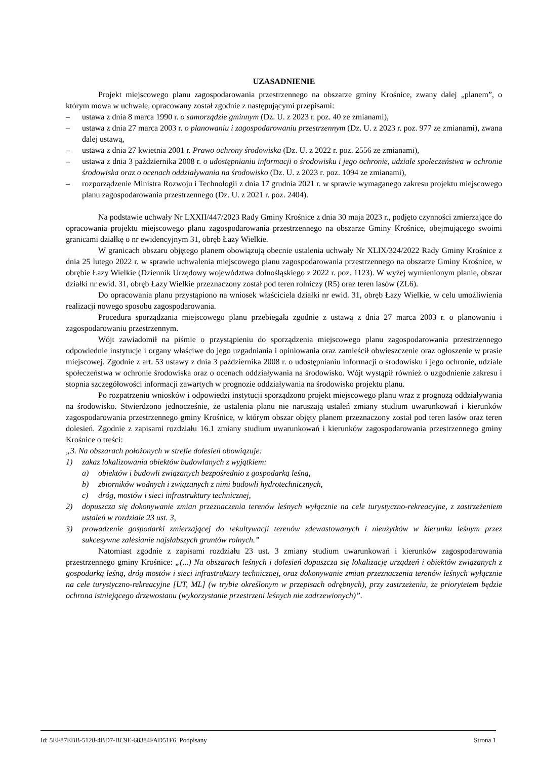UZASADNIENIE
Projekt miejscowego planu zagospodarowania przestrzennego na obszarze gminy Krośnice, zwany dalej „planem”, o którym mowa w uchwale, opracowany został zgodnie z następującymi przepisami:
– ustawa z dnia 8 marca 1990 r. o samorządzie gminnym (Dz. U. z 2023 r. poz. 40 ze zmianami),
– ustawa z dnia 27 marca 2003 r. o planowaniu i zagospodarowaniu przestrzennym (Dz. U. z 2023 r. poz. 977 ze zmianami), zwana dalej ustawą,
– ustawa z dnia 27 kwietnia 2001 r. Prawo ochrony środowiska (Dz. U. z 2022 r. poz. 2556 ze zmianami),
– ustawa z dnia 3 października 2008 r. o udostępnianiu informacji o środowisku i jego ochronie, udziale społeczeństwa w ochronie środowiska oraz o ocenach oddziaływania na środowisko (Dz. U. z 2023 r. poz. 1094 ze zmianami),
– rozporządzenie Ministra Rozwoju i Technologii z dnia 17 grudnia 2021 r. w sprawie wymaganego zakresu projektu miejscowego planu zagospodarowania przestrzennego (Dz. U. z 2021 r. poz. 2404).
Na podstawie uchwały Nr LXXII/447/2023 Rady Gminy Krośnice z dnia 30 maja 2023 r., podjęto czynności zmierzające do opracowania projektu miejscowego planu zagospodarowania przestrzennego na obszarze Gminy Krośnice, obejmującego swoimi granicami działkę o nr ewidencyjnym 31, obręb Łazy Wielkie.
W granicach obszaru objętego planem obowiązują obecnie ustalenia uchwały Nr XLIX/324/2022 Rady Gminy Krośnice z dnia 25 lutego 2022 r. w sprawie uchwalenia miejscowego planu zagospodarowania przestrzennego na obszarze Gminy Krośnice, w obrębie Łazy Wielkie (Dziennik Urzędowy województwa dolnośląskiego z 2022 r. poz. 1123). W wyżej wymienionym planie, obszar działki nr ewid. 31, obręb Łazy Wielkie przeznaczony został pod teren rolniczy (R5) oraz teren lasów (ZL6).
Do opracowania planu przystąpiono na wniosek właściciela działki nr ewid. 31, obręb Łazy Wielkie, w celu umożliwienia realizacji nowego sposobu zagospodarowania.
Procedura sporządzania miejscowego planu przebiegała zgodnie z ustawą z dnia 27 marca 2003 r. o planowaniu i zagospodarowaniu przestrzennym.
Wójt zawiadomił na piśmie o przystąpieniu do sporządzenia miejscowego planu zagospodarowania przestrzennego odpowiednie instytucje i organy właściwe do jego uzgadniania i opiniowania oraz zamieścił obwieszczenie oraz ogłoszenie w prasie miejscowej. Zgodnie z art. 53 ustawy z dnia 3 października 2008 r. o udostępnianiu informacji o środowisku i jego ochronie, udziale społeczeństwa w ochronie środowiska oraz o ocenach oddziaływania na środowisko. Wójt wystąpił również o uzgodnienie zakresu i stopnia szczegółowości informacji zawartych w prognozie oddziaływania na środowisko projektu planu.
Po rozpatrzeniu wniosków i odpowiedzi instytucji sporządzono projekt miejscowego planu wraz z prognozą oddziaływania na środowisko. Stwierdzono jednocześnie, że ustalenia planu nie naruszają ustaleń zmiany studium uwarunkowań i kierunków zagospodarowania przestrzennego gminy Krośnice, w którym obszar objęty planem przeznaczony został pod teren lasów oraz teren dolesień. Zgodnie z zapisami rozdziału 16.1 zmiany studium uwarunkowań i kierunków zagospodarowania przestrzennego gminy Krośnice o treści:
„3. Na obszarach położonych w strefie dolesień obowiązuje:
1) zakaz lokalizowania obiektów budowlanych z wyjątkiem:
a) obiektów i budowli związanych bezpośrednio z gospodarką leśną,
b) zbiorników wodnych i związanych z nimi budowli hydrotechnicznych,
c) dróg, mostów i sieci infrastruktury technicznej,
2) dopuszcza się dokonywanie zmian przeznaczenia terenów leśnych wyłącznie na cele turystyczno-rekreacyjne, z zastrzeżeniem ustaleń w rozdziale 23 ust. 3,
3) prowadzenie gospodarki zmierzającej do rekultywacji terenów zdewastowanych i nieużytków w kierunku leśnym przez sukcesywne zalesianie najsłabszych gruntów rolnych.”
Natomiast zgodnie z zapisami rozdziału 23 ust. 3 zmiany studium uwarunkowań i kierunków zagospodarowania przestrzennego gminy Krośnice: „(...) Na obszarach leśnych i dolesień dopuszcza się lokalizację urządzeń i obiektów związanych z gospodarką leśną, dróg mostów i sieci infrastruktury technicznej, oraz dokonywanie zmian przeznaczenia terenów leśnych wyłącznie na cele turystyczno-rekreacyjne [UT, ML] (w trybie określonym w przepisach odrębnych), przy zastrzeżeniu, że priorytetem będzie ochrona istniejącego drzewostanu (wykorzystanie przestrzeni leśnych nie zadrzewionych)”.
Id: 5EF87EBB-5128-4BD7-BC9E-68384FAD51F6. Podpisany Strona 1